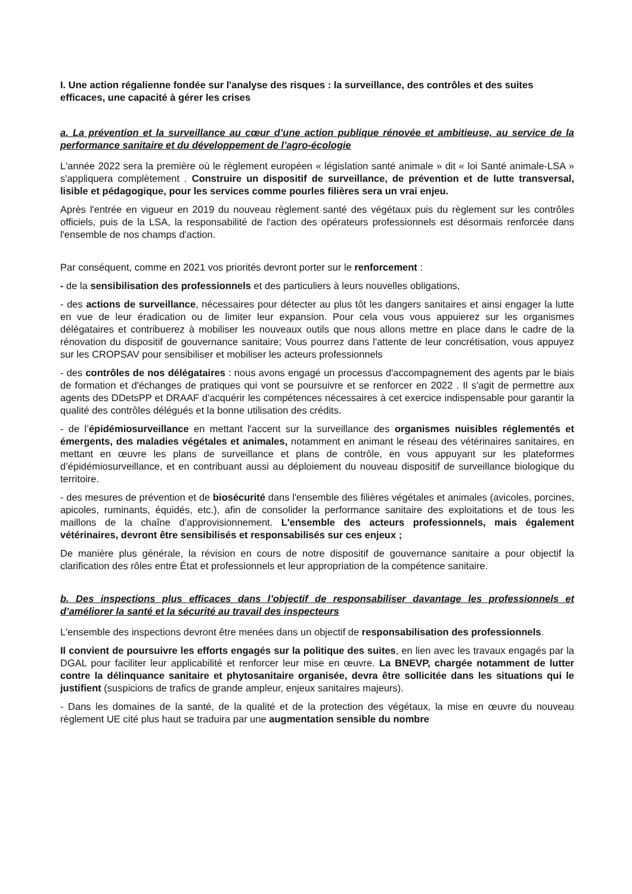I. Une action régalienne fondée sur l'analyse des risques : la surveillance, des contrôles et des suites efficaces, une capacité à gérer les crises
a. La prévention et la surveillance au cœur d’une action publique rénovée et ambitieuse, au service de la performance sanitaire et du développement de l’agro-écologie
L'année 2022 sera la première où le règlement européen « législation santé animale » dit « loi Santé animale-LSA » s'appliquera complètement . Construire un dispositif de surveillance, de prévention et de lutte transversal, lisible et pédagogique, pour les services comme pourles filières sera un vrai enjeu.
Après l'entrée en vigueur en 2019 du nouveau règlement santé des végétaux puis du règlement sur les contrôles officiels, puis de la LSA, la responsabilité de l'action des opérateurs professionnels est désormais renforcée dans l'ensemble de nos champs d'action.
Par conséquent, comme en 2021 vos priorités devront porter sur le renforcement :
- de la sensibilisation des professionnels et des particuliers à leurs nouvelles obligations,
- des actions de surveillance, nécessaires pour détecter au plus tôt les dangers sanitaires et ainsi engager la lutte en vue de leur éradication ou de limiter leur expansion. Pour cela vous vous appuierez sur les organismes délégataires et contribuerez à mobiliser les nouveaux outils que nous allons mettre en place dans le cadre de la rénovation du dispositif de gouvernance sanitaire; Vous pourrez dans l'attente de leur concrétisation, vous appuyez sur les CROPSAV pour sensibiliser et mobiliser les acteurs professionnels
- des contrôles de nos délégataires : nous avons engagé un processus d'accompagnement des agents par le biais de formation et d'échanges de pratiques qui vont se poursuivre et se renforcer en 2022 . Il s'agit de permettre aux agents des DDetsPP et DRAAF d'acquérir les compétences nécessaires à cet exercice indispensable pour garantir la qualité des contrôles délégués et la bonne utilisation des crédits.
- de l’épidémiosurveillance en mettant l'accent sur la surveillance des organismes nuisibles réglementés et émergents, des maladies végétales et animales, notamment en animant le réseau des vétérinaires sanitaires, en mettant en œuvre les plans de surveillance et plans de contrôle, en vous appuyant sur les plateformes d’épidémiosurveillance, et en contribuant aussi au déploiement du nouveau dispositif de surveillance biologique du territoire.
- des mesures de prévention et de biosécurité dans l'ensemble des filières végétales et animales (avicoles, porcines, apicoles, ruminants, équidés, etc.), afin de consolider la performance sanitaire des exploitations et de tous les maillons de la chaîne d’approvisionnement. L'ensemble des acteurs professionnels, mais également vétérinaires, devront être sensibilisés et responsabilisés sur ces enjeux ;
De manière plus générale, la révision en cours de notre dispositif de gouvernance sanitaire a pour objectif la clarification des rôles entre État et professionnels et leur appropriation de la compétence sanitaire.
b. Des inspections plus efficaces dans l’objectif de responsabiliser davantage les professionnels et d’améliorer la santé et la sécurité au travail des inspecteurs
L'ensemble des inspections devront être menées dans un objectif de responsabilisation des professionnels.
Il convient de poursuivre les efforts engagés sur la politique des suites, en lien avec les travaux engagés par la DGAL pour faciliter leur applicabilité et renforcer leur mise en œuvre. La BNEVP, chargée notamment de lutter contre la délinquance sanitaire et phytosanitaire organisée, devra être sollicitée dans les situations qui le justifient (suspicions de trafics de grande ampleur, enjeux sanitaires majeurs).
- Dans les domaines de la santé, de la qualité et de la protection des végétaux, la mise en œuvre du nouveau règlement UE cité plus haut se traduira par une augmentation sensible du nombre